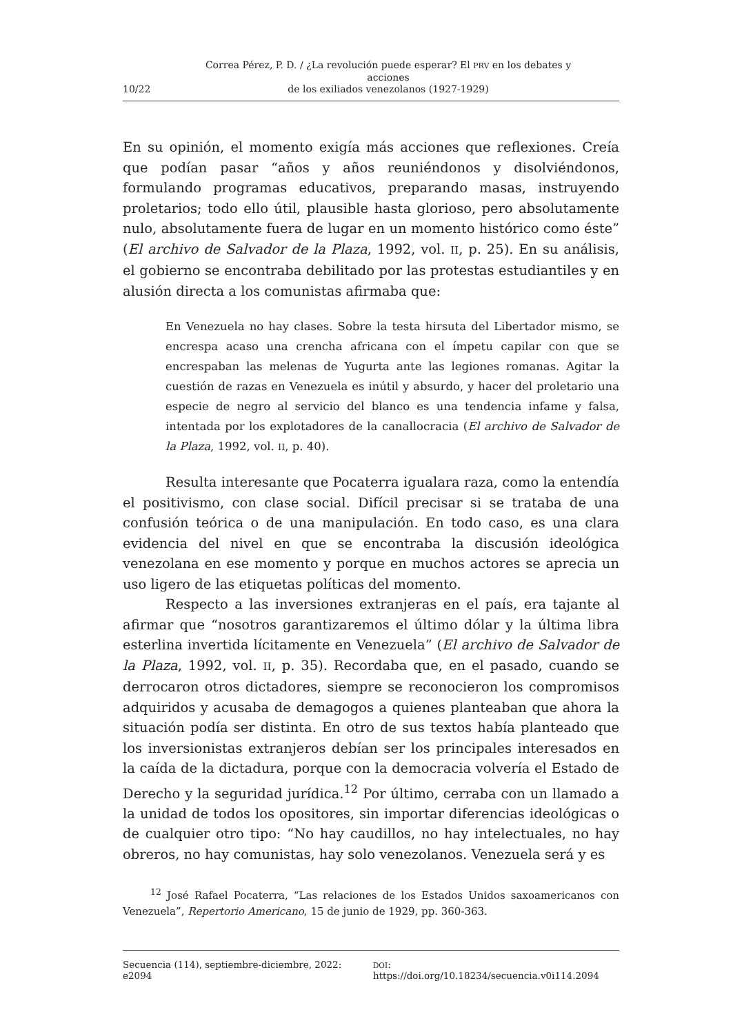10/22 Correa Pérez, P. D. / ¿La revolución puede esperar? El PRV en los debates y acciones
de los exiliados venezolanos (1927-1929)
En su opinión, el momento exigía más acciones que reflexiones. Creía que podían pasar “años y años reuniéndonos y disolviéndonos, formulando programas educativos, preparando masas, instruyendo proletarios; todo ello útil, plausible hasta glorioso, pero absolutamente nulo, absolutamente fuera de lugar en un momento histórico como éste” (El archivo de Salvador de la Plaza, 1992, vol. II, p. 25). En su análisis, el gobierno se encontraba debilitado por las protestas estudiantiles y en alusión directa a los comunistas afirmaba que:
En Venezuela no hay clases. Sobre la testa hirsuta del Libertador mismo, se encrespa acaso una crencha africana con el ímpetu capilar con que se encrespaban las melenas de Yugurta ante las legiones romanas. Agitar la cuestión de razas en Venezuela es inútil y absurdo, y hacer del proletario una especie de negro al servicio del blanco es una tendencia infame y falsa, intentada por los explotadores de la canallocracia (El archivo de Salvador de la Plaza, 1992, vol. II, p. 40).
Resulta interesante que Pocaterra igualara raza, como la entendía el positivismo, con clase social. Difícil precisar si se trataba de una confusión teórica o de una manipulación. En todo caso, es una clara evidencia del nivel en que se encontraba la discusión ideológica venezolana en ese momento y porque en muchos actores se aprecia un uso ligero de las etiquetas políticas del momento.
Respecto a las inversiones extranjeras en el país, era tajante al afirmar que “nosotros garantizaremos el último dólar y la última libra esterlina invertida lícitamente en Venezuela” (El archivo de Salvador de la Plaza, 1992, vol. II, p. 35). Recordaba que, en el pasado, cuando se derrocaron otros dictadores, siempre se reconocieron los compromisos adquiridos y acusaba de demagogos a quienes planteaban que ahora la situación podía ser distinta. En otro de sus textos había planteado que los inversionistas extranjeros debían ser los principales interesados en la caída de la dictadura, porque con la democracia volvería el Estado de Derecho y la seguridad jurídica.<sup>12</sup> Por último, cerraba con un llamado a la unidad de todos los opositores, sin importar diferencias ideológicas o de cualquier otro tipo: “No hay caudillos, no hay intelectuales, no hay obreros, no hay comunistas, hay solo venezolanos. Venezuela será y es
<sup>12</sup> José Rafael Pocaterra, “Las relaciones de los Estados Unidos saxoamericanos con Venezuela”, Repertorio Americano, 15 de junio de 1929, pp. 360-363.
Secuencia (114), septiembre-diciembre, 2022: e2094 DOI: https://doi.org/10.18234/secuencia.v0i114.2094